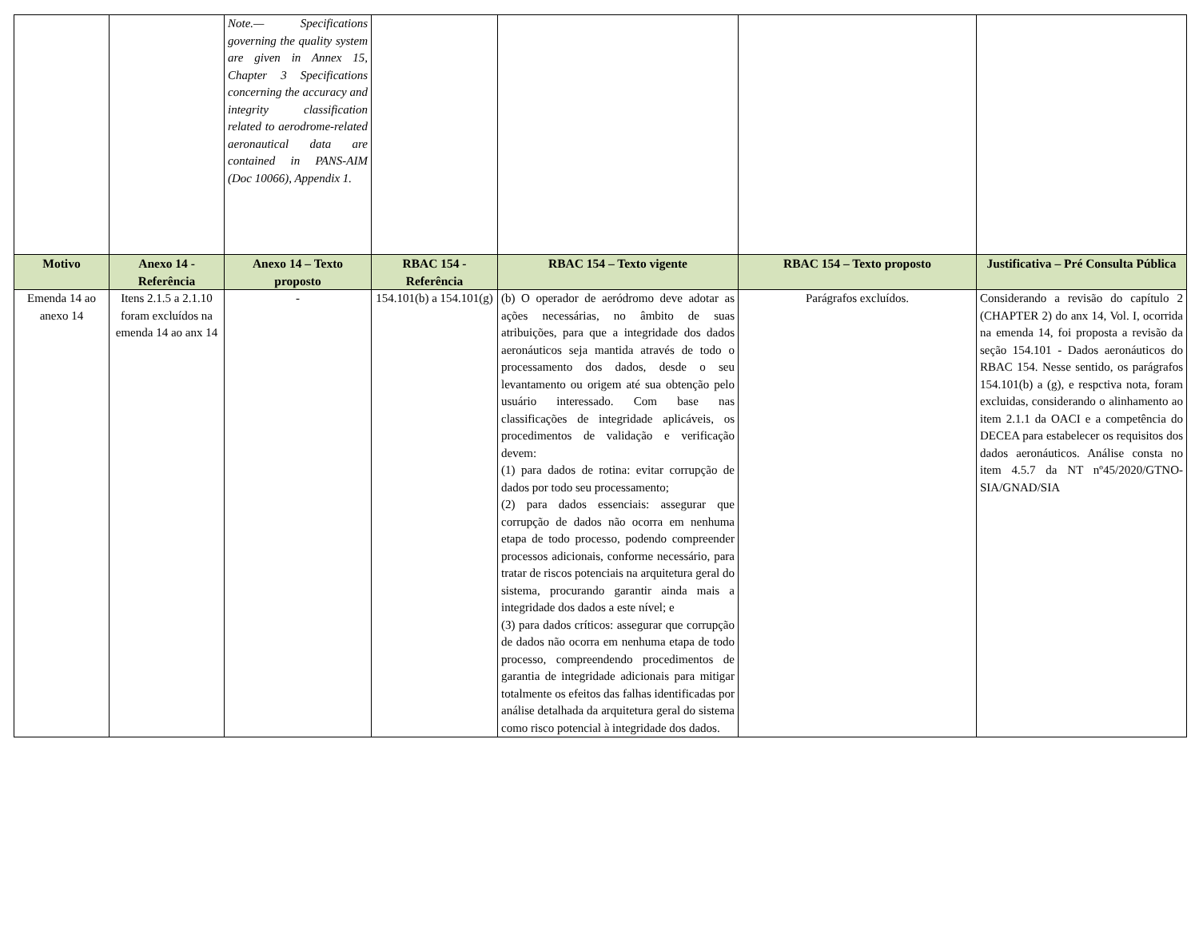| | | Note.— Specifications governing the quality system are given in Annex 15, Chapter 3 Specifications concerning the accuracy and integrity classification related to aerodrome-related aeronautical data are contained in PANS-AIM (Doc 10066), Appendix 1. | | | | |
| Motivo | Anexo 14 - Referência | Anexo 14 – Texto proposto | RBAC 154 - Referência | RBAC 154 – Texto vigente | RBAC 154 – Texto proposto | Justificativa – Pré Consulta Pública |
| Emenda 14 ao anexo 14 | Itens 2.1.5 a 2.1.10 foram excluídos na emenda 14 ao anx 14 | - | 154.101(b) a 154.101(g) | (b) O operador de aeródromo deve adotar as ações necessárias, no âmbito de suas atribuições, para que a integridade dos dados aeronáuticos seja mantida através de todo o processamento dos dados, desde o seu levantamento ou origem até sua obtenção pelo usuário interessado. Com base nas classificações de integridade aplicáveis, os procedimentos de validação e verificação devem: (1) para dados de rotina: evitar corrupção de dados por todo seu processamento; (2) para dados essenciais: assegurar que corrupção de dados não ocorra em nenhuma etapa de todo processo, podendo compreender processos adicionais, conforme necessário, para tratar de riscos potenciais na arquitetura geral do sistema, procurando garantir ainda mais a integridade dos dados a este nível; e (3) para dados críticos: assegurar que corrupção de dados não ocorra em nenhuma etapa de todo processo, compreendendo procedimentos de garantia de integridade adicionais para mitigar totalmente os efeitos das falhas identificadas por análise detalhada da arquitetura geral do sistema como risco potencial à integridade dos dados. | Parágrafos excluídos. | Considerando a revisão do capítulo 2 (CHAPTER 2) do anx 14, Vol. I, ocorrida na emenda 14, foi proposta a revisão da seção 154.101 - Dados aeronáuticos do RBAC 154. Nesse sentido, os parágrafos 154.101(b) a (g), e respctiva nota, foram excluidas, considerando o alinhamento ao item 2.1.1 da OACI e a competência do DECEA para estabelecer os requisitos dos dados aeronáuticos. Análise consta no item 4.5.7 da NT nº45/2020/GTNO-SIA/GNAD/SIA |